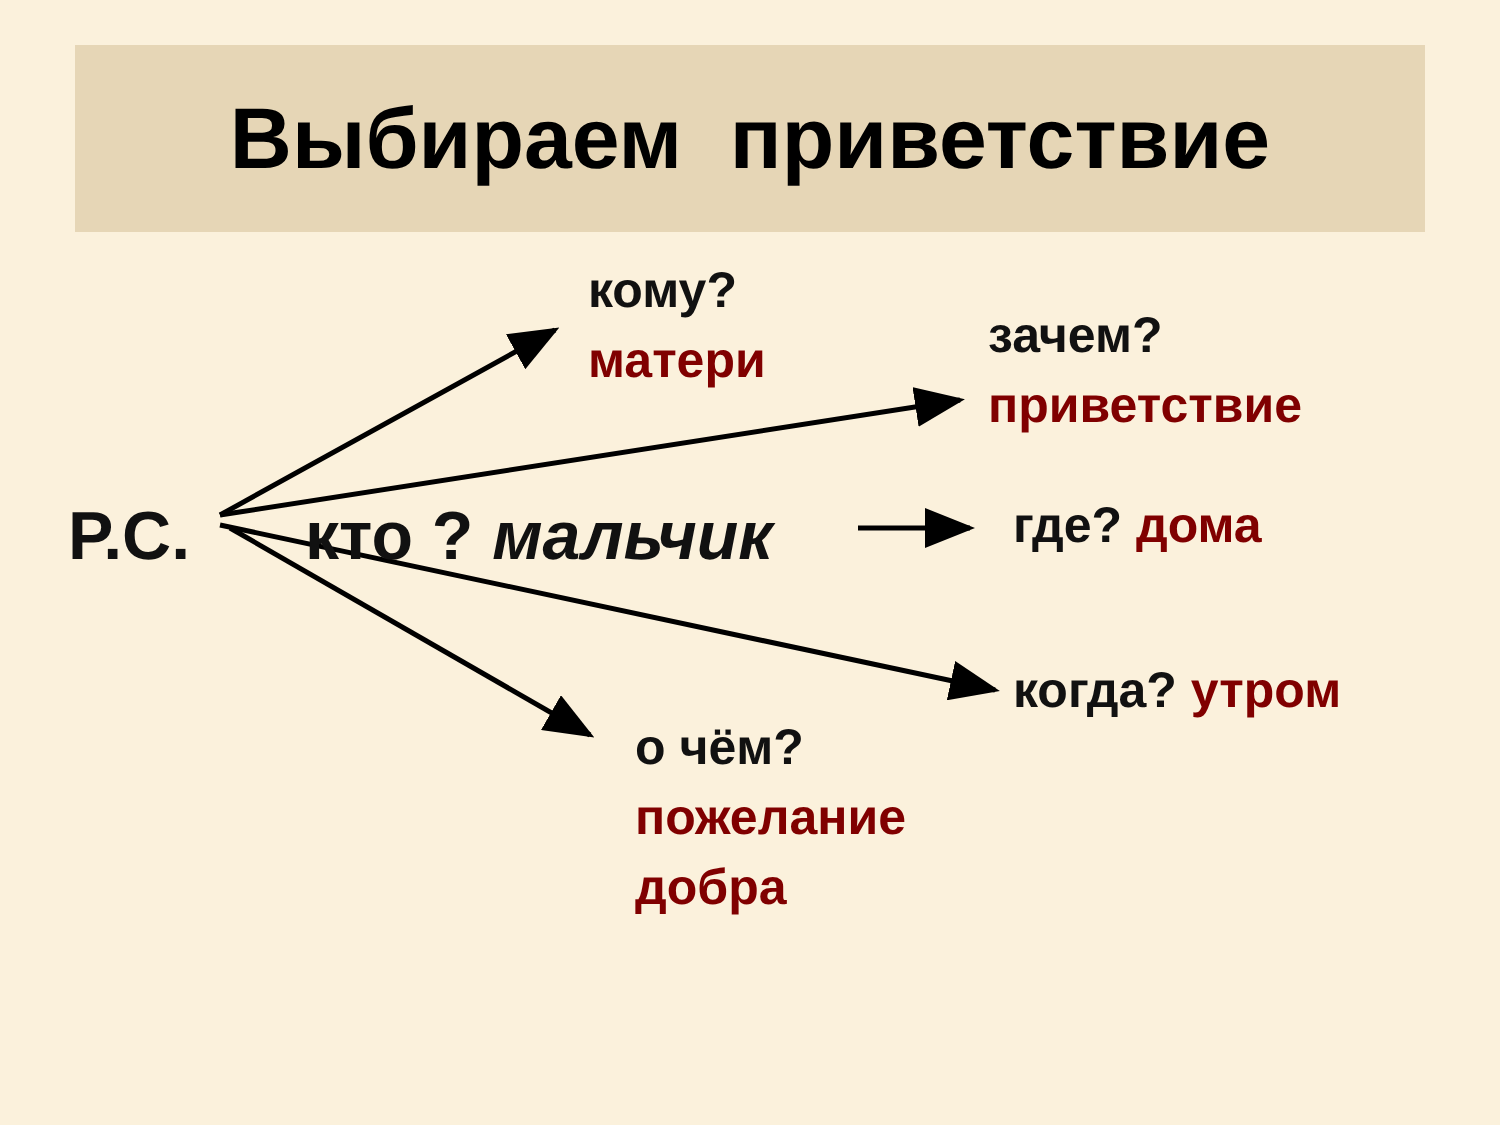Выбираем приветствие
кому?
матери
зачем?
приветствие
Р.С. кто ? мальчик где? дома
когда? утром
о чём?
пожелание
добра